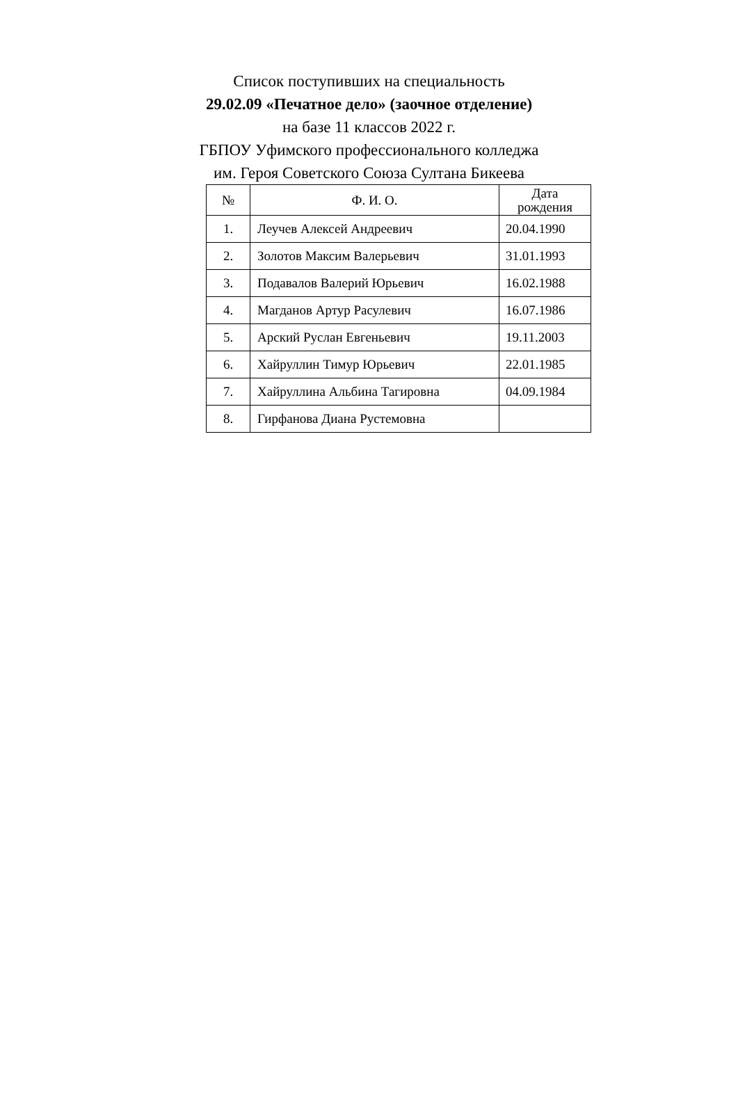Список поступивших на специальность
29.02.09 «Печатное дело» (заочное отделение)
на базе 11 классов 2022 г.
ГБПОУ Уфимского профессионального колледжа
им. Героя Советского Союза Султана Бикеева
| № | Ф. И. О. | Дата рождения |
| --- | --- | --- |
| 1. | Леучев Алексей Андреевич | 20.04.1990 |
| 2. | Золотов Максим Валерьевич | 31.01.1993 |
| 3. | Подавалов Валерий Юрьевич | 16.02.1988 |
| 4. | Магданов Артур Расулевич | 16.07.1986 |
| 5. | Арский Руслан Евгеньевич | 19.11.2003 |
| 6. | Хайруллин Тимур Юрьевич | 22.01.1985 |
| 7. | Хайруллина Альбина Тагировна | 04.09.1984 |
| 8. | Гирфанова Диана Рустемовна | |